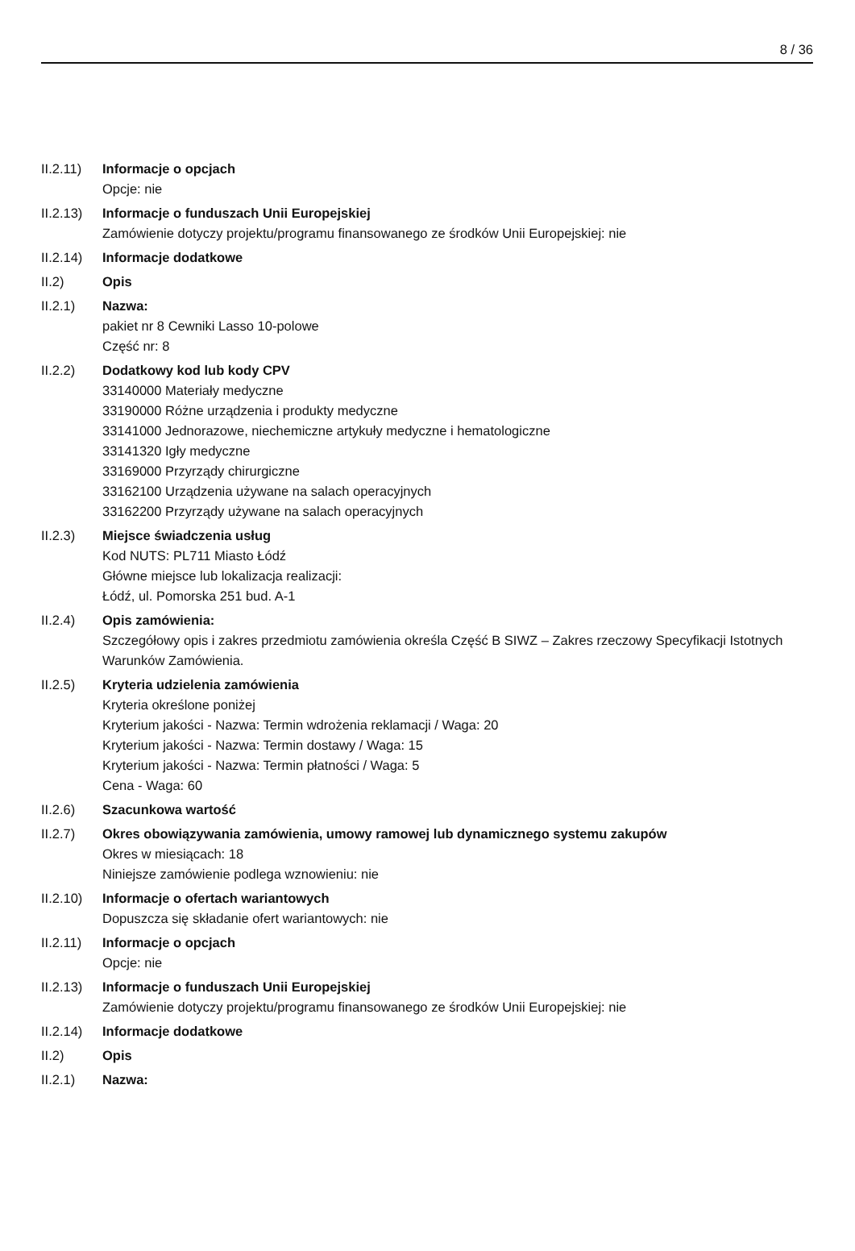8 / 36
II.2.11)
Informacje o opcjach
Opcje: nie
II.2.13)
Informacje o funduszach Unii Europejskiej
Zamówienie dotyczy projektu/programu finansowanego ze środków Unii Europejskiej: nie
II.2.14)
Informacje dodatkowe
II.2) Opis
II.2.1) Nazwa:
pakiet nr 8 Cewniki Lasso 10-polowe
Część nr: 8
II.2.2) Dodatkowy kod lub kody CPV
33140000 Materiały medyczne
33190000 Różne urządzenia i produkty medyczne
33141000 Jednorazowe, niechemiczne artykuły medyczne i hematologiczne
33141320 Igły medyczne
33169000 Przyrządy chirurgiczne
33162100 Urządzenia używane na salach operacyjnych
33162200 Przyrządy używane na salach operacyjnych
II.2.3) Miejsce świadczenia usług
Kod NUTS: PL711 Miasto Łódź
Główne miejsce lub lokalizacja realizacji:
Łódź, ul. Pomorska 251 bud. A-1
II.2.4) Opis zamówienia:
Szczegółowy opis i zakres przedmiotu zamówienia określa Część B SIWZ – Zakres rzeczowy Specyfikacji Istotnych Warunków Zamówienia.
II.2.5) Kryteria udzielenia zamówienia
Kryteria określone poniżej
Kryterium jakości - Nazwa: Termin wdrożenia reklamacji / Waga: 20
Kryterium jakości - Nazwa: Termin dostawy / Waga: 15
Kryterium jakości - Nazwa: Termin płatności / Waga: 5
Cena - Waga: 60
II.2.6) Szacunkowa wartość
II.2.7) Okres obowiązywania zamówienia, umowy ramowej lub dynamicznego systemu zakupów
Okres w miesiącach: 18
Niniejsze zamówienie podlega wznowieniu: nie
II.2.10)
Informacje o ofertach wariantowych
Dopuszcza się składanie ofert wariantowych: nie
II.2.11)
Informacje o opcjach
Opcje: nie
II.2.13)
Informacje o funduszach Unii Europejskiej
Zamówienie dotyczy projektu/programu finansowanego ze środków Unii Europejskiej: nie
II.2.14)
Informacje dodatkowe
II.2) Opis
II.2.1) Nazwa: